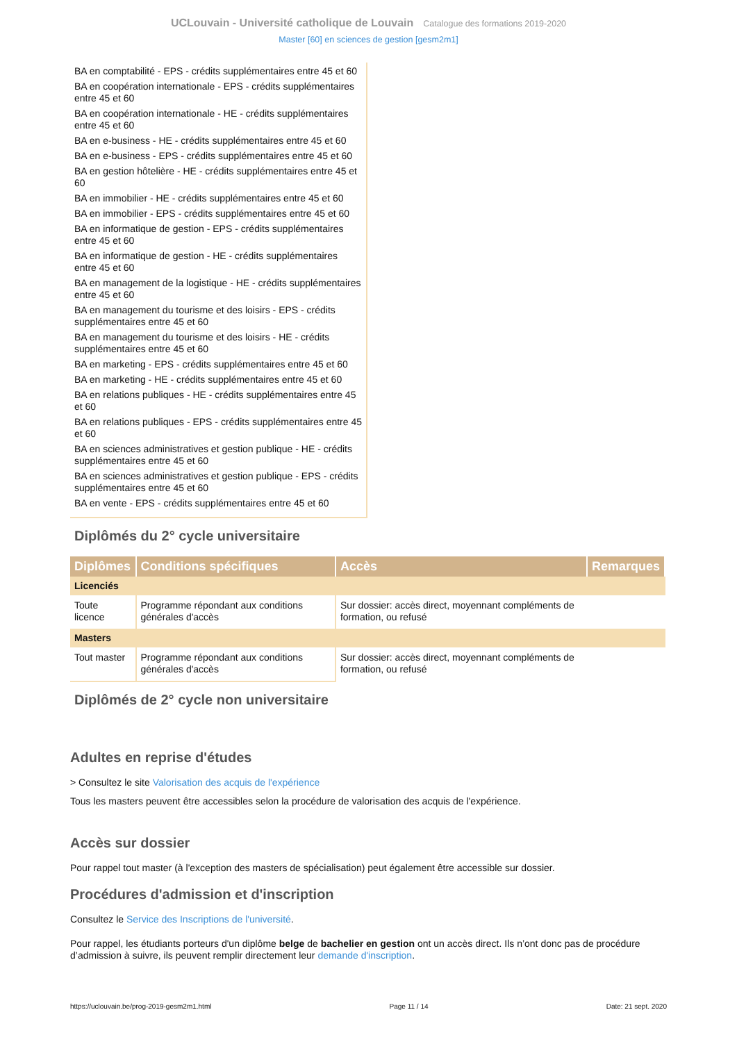UCLouvain - Université catholique de Louvain Catalogue des formations 2019-2020
Master [60] en sciences de gestion [gesm2m1]
BA en comptabilité - EPS - crédits supplémentaires entre 45 et 60
BA en coopération internationale - EPS - crédits supplémentaires entre 45 et 60
BA en coopération internationale - HE - crédits supplémentaires entre 45 et 60
BA en e-business - HE - crédits supplémentaires entre 45 et 60
BA en e-business - EPS - crédits supplémentaires entre 45 et 60
BA en gestion hôtelière - HE - crédits supplémentaires entre 45 et 60
BA en immobilier - HE - crédits supplémentaires entre 45 et 60
BA en immobilier - EPS - crédits supplémentaires entre 45 et 60
BA en informatique de gestion - EPS - crédits supplémentaires entre 45 et 60
BA en informatique de gestion - HE - crédits supplémentaires entre 45 et 60
BA en management de la logistique - HE - crédits supplémentaires entre 45 et 60
BA en management du tourisme et des loisirs - EPS - crédits supplémentaires entre 45 et 60
BA en management du tourisme et des loisirs - HE - crédits supplémentaires entre 45 et 60
BA en marketing - EPS - crédits supplémentaires entre 45 et 60
BA en marketing - HE - crédits supplémentaires entre 45 et 60
BA en relations publiques - HE - crédits supplémentaires entre 45 et 60
BA en relations publiques - EPS - crédits supplémentaires entre 45 et 60
BA en sciences administratives et gestion publique - HE - crédits supplémentaires entre 45 et 60
BA en sciences administratives et gestion publique - EPS - crédits supplémentaires entre 45 et 60
BA en vente - EPS - crédits supplémentaires entre 45 et 60
Diplômés du 2° cycle universitaire
| Diplômes | Conditions spécifiques | Accès | Remarques |
| --- | --- | --- | --- |
| Licenciés | | | |
| Toute licence | Programme répondant aux conditions générales d'accès | Sur dossier: accès direct, moyennant compléments de formation, ou refusé | |
| Masters | | | |
| Tout master | Programme répondant aux conditions générales d'accès | Sur dossier: accès direct, moyennant compléments de formation, ou refusé | |
Diplômés de 2° cycle non universitaire
Adultes en reprise d'études
> Consultez le site Valorisation des acquis de l'expérience
Tous les masters peuvent être accessibles selon la procédure de valorisation des acquis de l'expérience.
Accès sur dossier
Pour rappel tout master (à l'exception des masters de spécialisation) peut également être accessible sur dossier.
Procédures d'admission et d'inscription
Consultez le Service des Inscriptions de l'université.
Pour rappel, les étudiants porteurs d'un diplôme belge de bachelier en gestion ont un accès direct. Ils n’ont donc pas de procédure d’admission à suivre, ils peuvent remplir directement leur demande d'inscription.
https://uclouvain.be/prog-2019-gesm2m1.html Page 11 / 14 Date: 21 sept. 2020